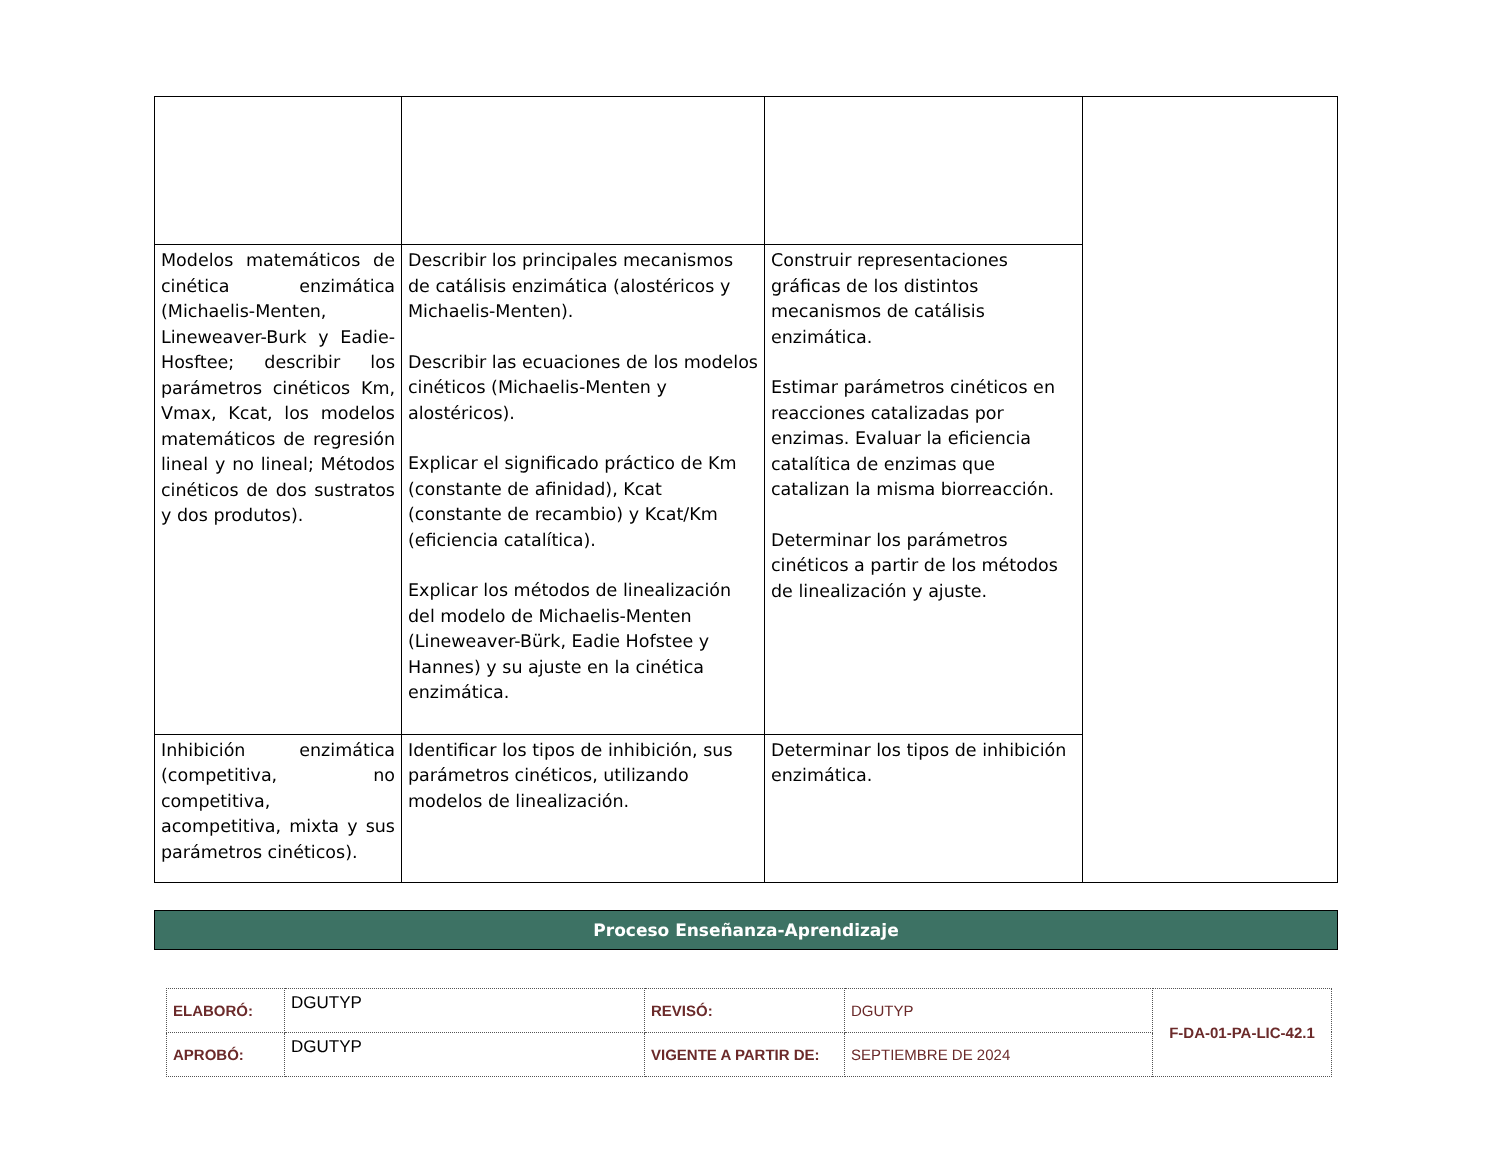| Modelos matemáticos de cinética enzimática (Michaelis-Menten, Lineweaver-Burk y Eadie-Hosftee; describir los parámetros cinéticos Km, Vmax, Kcat, los modelos matemáticos de regresión lineal y no lineal; Métodos cinéticos de dos sustratos y dos produtos). | Describir los principales mecanismos de catálisis enzimática (alostéricos y Michaelis-Menten). Describir las ecuaciones de los modelos cinéticos (Michaelis-Menten y alostéricos). Explicar el significado práctico de Km (constante de afinidad), Kcat (constante de recambio) y Kcat/Km (eficiencia catalítica). Explicar los métodos de linealización del modelo de Michaelis-Menten (Lineweaver-Bürk, Eadie Hofstee y Hannes) y su ajuste en la cinética enzimática. | Construir representaciones gráficas de los distintos mecanismos de catálisis enzimática. Estimar parámetros cinéticos en reacciones catalizadas por enzimas. Evaluar la eficiencia catalítica de enzimas que catalizan la misma biorreacción. Determinar los parámetros cinéticos a partir de los métodos de linealización y ajuste. | |
| Inhibición enzimática (competitiva, no competitiva, acompetitiva, mixta y sus parámetros cinéticos). | Identificar los tipos de inhibición, sus parámetros cinéticos, utilizando modelos de linealización. | Determinar los tipos de inhibición enzimática. | |
Proceso Enseñanza-Aprendizaje
| ELABORÓ: | DGUTYP | REVISÓ: | DGUTYP | F-DA-01-PA-LIC-42.1 |
| APROBÓ: | DGUTYP | VIGENTE A PARTIR DE: | SEPTIEMBRE DE 2024 | |